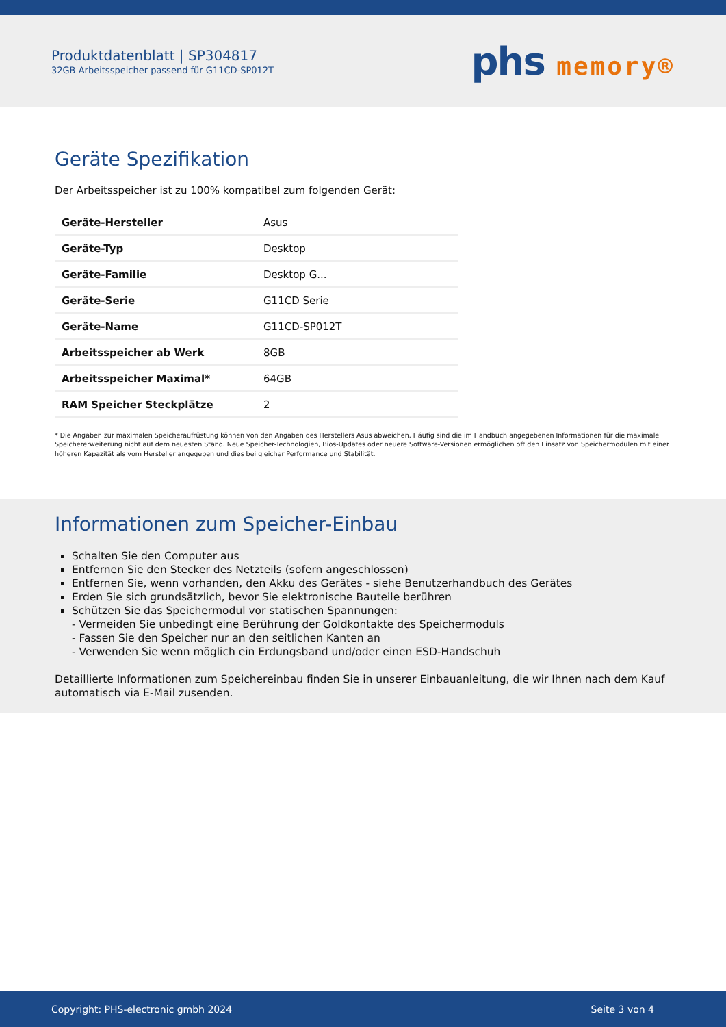Produktdatenblatt | SP304817
32GB Arbeitsspeicher passend für G11CD-SP012T
phs memory®
Geräte Spezifikation
Der Arbeitsspeicher ist zu 100% kompatibel zum folgenden Gerät:
| Geräte-Hersteller | Asus |
| Geräte-Typ | Desktop |
| Geräte-Familie | Desktop G... |
| Geräte-Serie | G11CD Serie |
| Geräte-Name | G11CD-SP012T |
| Arbeitsspeicher ab Werk | 8GB |
| Arbeitsspeicher Maximal* | 64GB |
| RAM Speicher Steckplätze | 2 |
* Die Angaben zur maximalen Speicheraufrüstung können von den Angaben des Herstellers Asus abweichen. Häufig sind die im Handbuch angegebenen Informationen für die maximale Speichererweiterung nicht auf dem neuesten Stand. Neue Speicher-Technologien, Bios-Updates oder neuere Software-Versionen ermöglichen oft den Einsatz von Speichermodulen mit einer höheren Kapazität als vom Hersteller angegeben und dies bei gleicher Performance und Stabilität.
Informationen zum Speicher-Einbau
Schalten Sie den Computer aus
Entfernen Sie den Stecker des Netzteils (sofern angeschlossen)
Entfernen Sie, wenn vorhanden, den Akku des Gerätes - siehe Benutzerhandbuch des Gerätes
Erden Sie sich grundsätzlich, bevor Sie elektronische Bauteile berühren
Schützen Sie das Speichermodul vor statischen Spannungen:
- Vermeiden Sie unbedingt eine Berührung der Goldkontakte des Speichermoduls
- Fassen Sie den Speicher nur an den seitlichen Kanten an
- Verwenden Sie wenn möglich ein Erdungsband und/oder einen ESD-Handschuh
Detaillierte Informationen zum Speichereinbau finden Sie in unserer Einbauanleitung, die wir Ihnen nach dem Kauf automatisch via E-Mail zusenden.
Copyright: PHS-electronic gmbh 2024 Seite 3 von 4